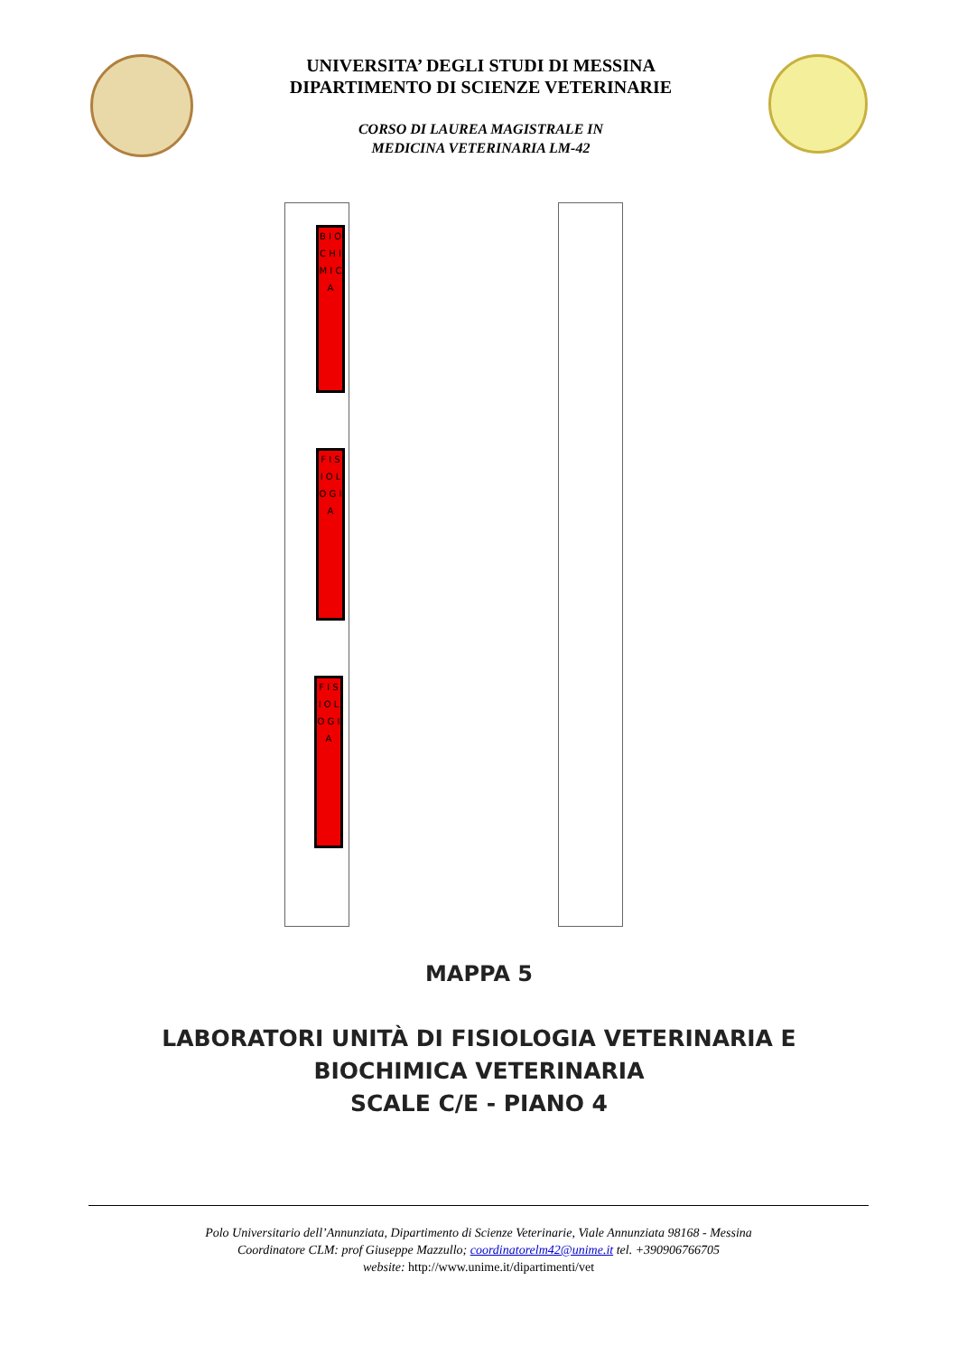UNIVERSITA’ DEGLI STUDI DI MESSINA
DIPARTIMENTO DI SCIENZE VETERINARIE
CORSO DI LAUREA MAGISTRALE IN
MEDICINA VETERINARIA LM-42
B I O C H I M I C A
F I S I O L O G I A
F I S I O L O G I A
MAPPA 5
LABORATORI UNITÀ DI FISIOLOGIA VETERINARIA E
BIOCHIMICA VETERINARIA
SCALE C/E - PIANO 4
Polo Universitario dell’Annunziata, Dipartimento di Scienze Veterinarie, Viale Annunziata 98168 - Messina
Coordinatore CLM: prof Giuseppe Mazzullo; coordinatorelm42@unime.it tel. +390906766705
website: http://www.unime.it/dipartimenti/vet